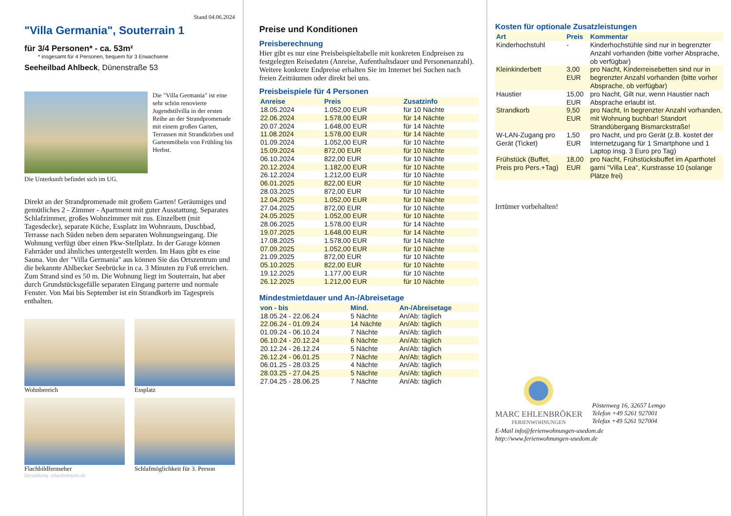Stand 04.06.2024
"Villa Germania", Souterrain 1
für 3/4 Personen* - ca. 53m²
* insgesamt für 4 Personen, bequem für 3 Erwachsene
Seeheilbad Ahlbeck, Dünenstraße 53
Die "Villa Germania" ist eine sehr schön renovierte Jugendstilvilla in der ersten Reihe an der Strandpromenade mit einem großen Garten, Terrassen mit Strandkörben und Gartenmöbeln von Frühling bis Herbst.
Die Unterkunft befindet sich im UG.
Direkt an der Strandpromenade mit großem Garten! Geräumiges und gemütliches 2 - Zimmer - Apartment mit guter Ausstattung. Separates Schlafzimmer, großes Wohnzimmer mit zus. Einzelbett (mit Tagesdecke), separate Küche, Essplatz im Wohnraum, Duschbad, Terrasse nach Süden neben dem separaten Wohnungseingang. Die Wohnung verfügt über einen Pkw-Stellplatz. In der Garage können Fahrräder und ähnliches untergestellt werden. Im Haus gibt es eine Sauna. Von der "Villa Germania" aus können Sie das Ortszentrum und die bekannte Ahlbecker Seebrücke in ca. 3 Minuten zu Fuß erreichen. Zum Strand sind es 50 m. Die Wohnung liegt im Souterrain, hat aber durch Grundstücksgefälle separaten Eingang parterre und normale Fenster. Von Mai bis September ist ein Strandkorb im Tagespreis enthalten.
Wohnbereich
Essplatz
Flachbildfernseher
Schlafmöglichkeit für 3. Person
Gestaltung: urlaubstraum.de
Preise und Konditionen
Preisberechnung
Hier gibt es nur eine Preisbeispieltabelle mit konkreten Endpreisen zu festgelegten Reisedaten (Anreise, Aufenthaltsdauer und Personenanzahl). Weitere konkrete Endpreise erhalten Sie im Internet bei Suchen nach freien Zeiträumen oder direkt bei uns.
Preisbeispiele für 4 Personen
| Anreise | Preis | Zusatzinfo |
| --- | --- | --- |
| 18.05.2024 | 1.052,00 EUR | für 10 Nächte |
| 22.06.2024 | 1.578,00 EUR | für 14 Nächte |
| 20.07.2024 | 1.648,00 EUR | für 14 Nächte |
| 11.08.2024 | 1.578,00 EUR | für 14 Nächte |
| 01.09.2024 | 1.052,00 EUR | für 10 Nächte |
| 15.09.2024 | 872,00 EUR | für 10 Nächte |
| 06.10.2024 | 822,00 EUR | für 10 Nächte |
| 20.12.2024 | 1.182,00 EUR | für 10 Nächte |
| 26.12.2024 | 1.212,00 EUR | für 10 Nächte |
| 06.01.2025 | 822,00 EUR | für 10 Nächte |
| 28.03.2025 | 872,00 EUR | für 10 Nächte |
| 12.04.2025 | 1.052,00 EUR | für 10 Nächte |
| 27.04.2025 | 872,00 EUR | für 10 Nächte |
| 24.05.2025 | 1.052,00 EUR | für 10 Nächte |
| 28.06.2025 | 1.578,00 EUR | für 14 Nächte |
| 19.07.2025 | 1.648,00 EUR | für 14 Nächte |
| 17.08.2025 | 1.578,00 EUR | für 14 Nächte |
| 07.09.2025 | 1.052,00 EUR | für 10 Nächte |
| 21.09.2025 | 872,00 EUR | für 10 Nächte |
| 05.10.2025 | 822,00 EUR | für 10 Nächte |
| 19.12.2025 | 1.177,00 EUR | für 10 Nächte |
| 26.12.2025 | 1.212,00 EUR | für 10 Nächte |
Mindestmietdauer und An-/Abreisetage
| von - bis | Mind. | An-/Abreisetage |
| --- | --- | --- |
| 18.05.24 - 22.06.24 | 5 Nächte | An/Ab: täglich |
| 22.06.24 - 01.09.24 | 14 Nächte | An/Ab: täglich |
| 01.09.24 - 06.10.24 | 7 Nächte | An/Ab: täglich |
| 06.10.24 - 20.12.24 | 6 Nächte | An/Ab: täglich |
| 20.12.24 - 26.12.24 | 5 Nächte | An/Ab: täglich |
| 26.12.24 - 06.01.25 | 7 Nächte | An/Ab: täglich |
| 06.01.25 - 28.03.25 | 4 Nächte | An/Ab: täglich |
| 28.03.25 - 27.04.25 | 5 Nächte | An/Ab: täglich |
| 27.04.25 - 28.06.25 | 7 Nächte | An/Ab: täglich |
Kosten für optionale Zusatzleistungen
| Art | Preis | Kommentar |
| --- | --- | --- |
| Kinderhochstuhl | - | Kinderhochstühle sind nur in begrenzter Anzahl vorhanden (bitte vorher Absprache, ob verfügbar) |
| Kleinkinderbett | 3,00 EUR | pro Nacht, Kinderreisebetten sind nur in begrenzter Anzahl vorhanden (bitte vorher Absprache, ob verfügbar) |
| Haustier | 15,00 EUR | pro Nacht, Gilt nur, wenn Haustier nach Absprache erlaubt ist. |
| Strandkorb | 9,50 EUR | pro Nacht, In begrenzter Anzahl vorhanden, mit Wohnung buchbar! Standort Strandübergang Bismarckstraße! |
| W-LAN-Zugang pro Gerät (Ticket) | 1,50 EUR | pro Nacht, und pro Gerät (z.B. kostet der Internetzugang für 1 Smartphone und 1 Laptop insg. 3 Euro pro Tag) |
| Frühstück (Buffet, Preis pro Pers.+Tag) | 18,00 EUR | pro Nacht, Frühstücksbuffet im Aparthotel garni "Villa Lea", Kurstrasse 10 (solange Plätze frei) |
Irrtümer vorbehalten!
MARC EHLENBRÖKER
FERIENWOHNUNGEN
Pöstenweg 16, 32657 Lemgo
Telefon +49 5261 927001
Telefax +49 5261 927004
E-Mail info@ferienwohnungen-usedom.de
http://www.ferienwohnungen-usedom.de